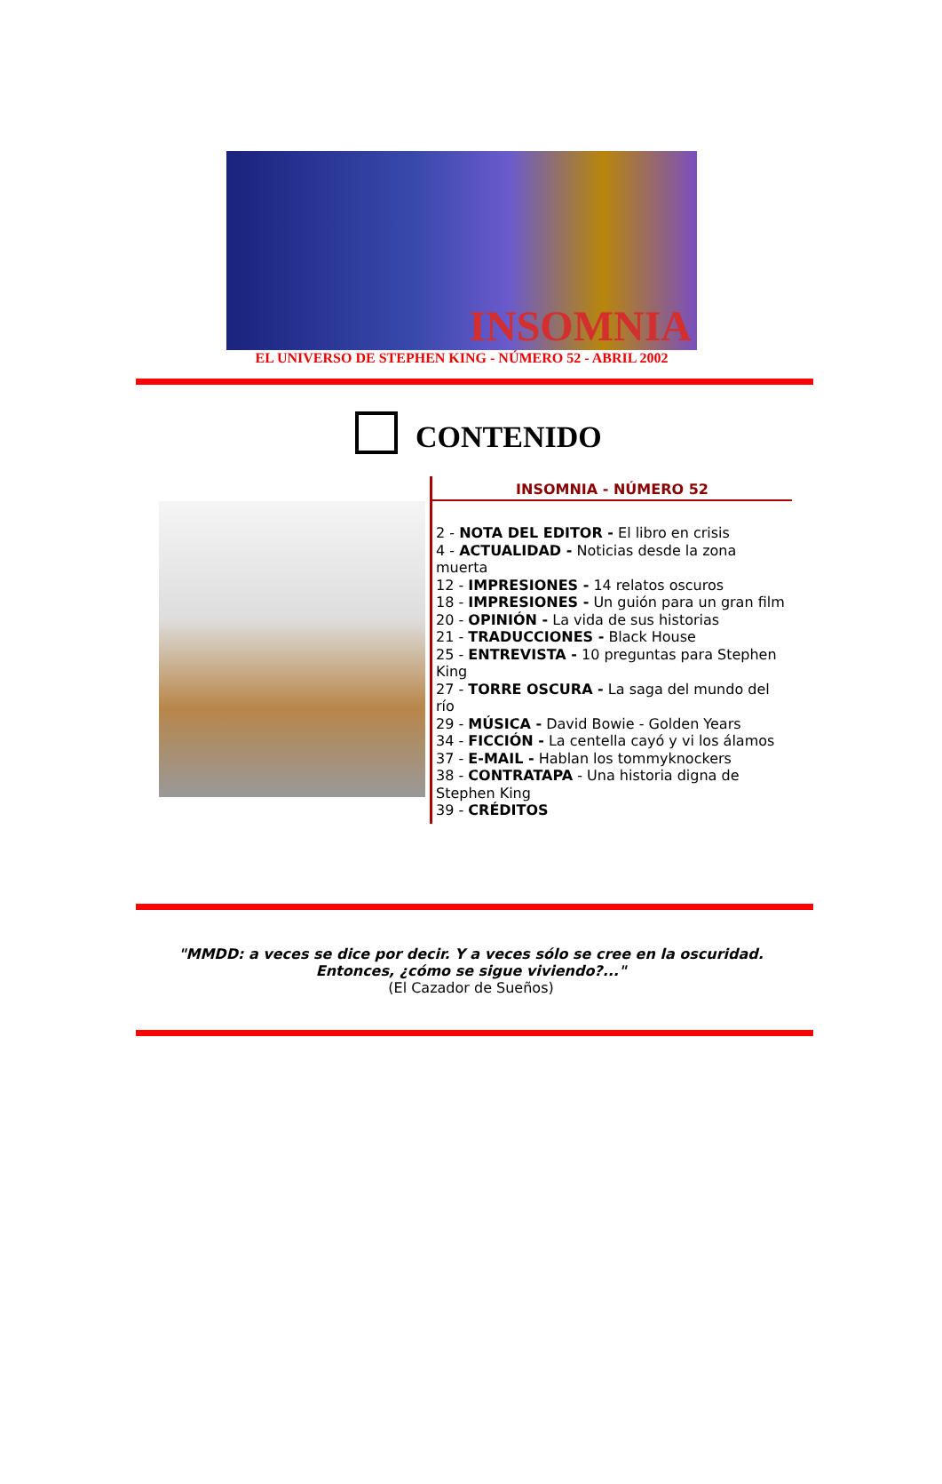INSOMNIA
EL UNIVERSO DE STEPHEN KING - NÚMERO 52 - ABRIL 2002
CONTENIDO
INSOMNIA - NÚMERO 52
2 - NOTA DEL EDITOR - El libro en crisis
4 - ACTUALIDAD - Noticias desde la zona muerta
12 - IMPRESIONES - 14 relatos oscuros
18 - IMPRESIONES - Un guión para un gran film
20 - OPINIÓN - La vida de sus historias
21 - TRADUCCIONES - Black House
25 - ENTREVISTA - 10 preguntas para Stephen King
27 - TORRE OSCURA - La saga del mundo del río
29 - MÚSICA - David Bowie - Golden Years
34 - FICCIÓN - La centella cayó y vi los álamos
37 - E-MAIL - Hablan los tommyknockers
38 - CONTRATAPA - Una historia digna de Stephen King
39 - CRÉDITOS
"MMDD: a veces se dice por decir. Y a veces sólo se cree en la oscuridad.
Entonces, ¿cómo se sigue viviendo?..."
(El Cazador de Sueños)